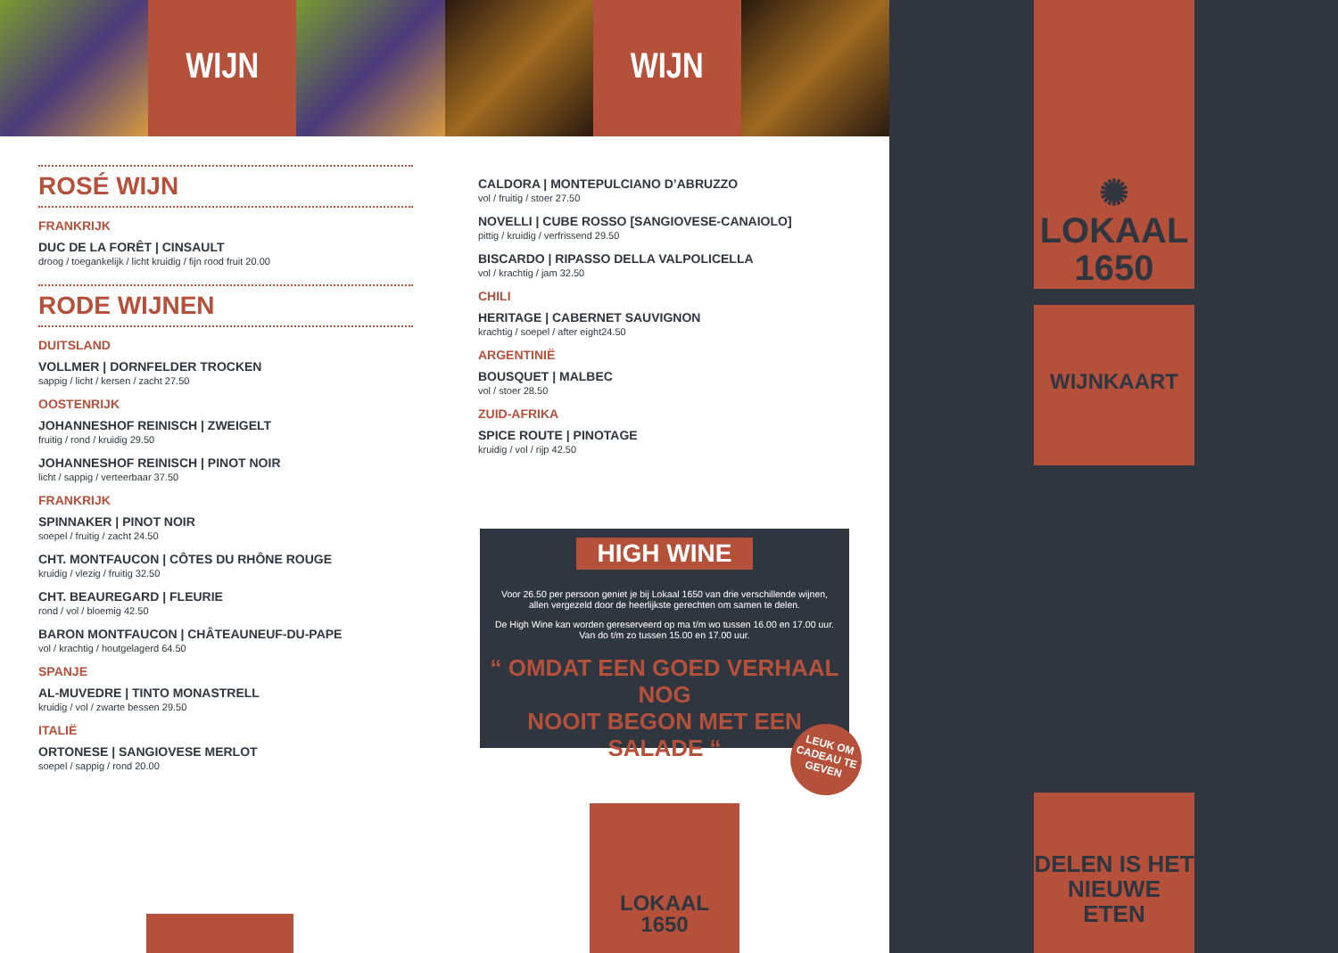WIJN WIJN
ROSÉ WIJN
FRANKRIJK
DUC DE LA FORÊT | CINSAULT
droog / toegankelijk / licht kruidig / fijn rood fruit 20.00
RODE WIJNEN
DUITSLAND
VOLLMER | DORNFELDER TROCKEN
sappig / licht / kersen / zacht 27.50
OOSTENRIJK
JOHANNESHOF REINISCH | ZWEIGELT
fruitig / rond / kruidig 29.50
JOHANNESHOF REINISCH | PINOT NOIR
licht / sappig / verteerbaar 37.50
FRANKRIJK
SPINNAKER | PINOT NOIR
soepel / fruitig / zacht 24.50
CHT. MONTFAUCON | CÔTES DU RHÔNE ROUGE
kruidig / vlezig / fruitig 32.50
CHT. BEAUREGARD | FLEURIE
rond / vol / bloemig 42.50
BARON MONTFAUCON | CHÂTEAUNEUF-DU-PAPE
vol / krachtig / houtgelagerd 64.50
SPANJE
AL-MUVEDRE | TINTO MONASTRELL
kruidig / vol / zwarte bessen 29.50
ITALIË
ORTONESE | SANGIOVESE MERLOT
soepel / sappig / rond 20.00
CALDORA | MONTEPULCIANO D’ABRUZZO
vol / fruitig / stoer 27.50
NOVELLI | CUBE ROSSO [SANGIOVESE-CANAIOLO]
pittig / kruidig / verfrissend 29.50
BISCARDO | RIPASSO DELLA VALPOLICELLA
vol / krachtig / jam 32.50
CHILI
HERITAGE | CABERNET SAUVIGNON
krachtig / soepel / after eight24.50
ARGENTINIË
BOUSQUET | MALBEC
vol / stoer 28.50
ZUID-AFRIKA
SPICE ROUTE | PINOTAGE
kruidig / vol / rijp 42.50
HIGH WINE
Voor 26.50 per persoon geniet je bij Lokaal 1650 van drie verschillende wijnen,
allen vergezeld door de heerlijkste gerechten om samen te delen.
De High Wine kan worden gereserveerd op ma t/m wo tussen 16.00 en 17.00 uur.
Van do t/m zo tussen 15.00 en 17.00 uur.
“ OMDAT EEN GOED VERHAAL NOG
NOOIT BEGON MET EEN SALADE “
LEUK OM
CADEAU TE
GEVEN
LOKAAL
1650
✺
LOKAAL
1650
WIJNKAART
DELEN IS HET
NIEUWE ETEN